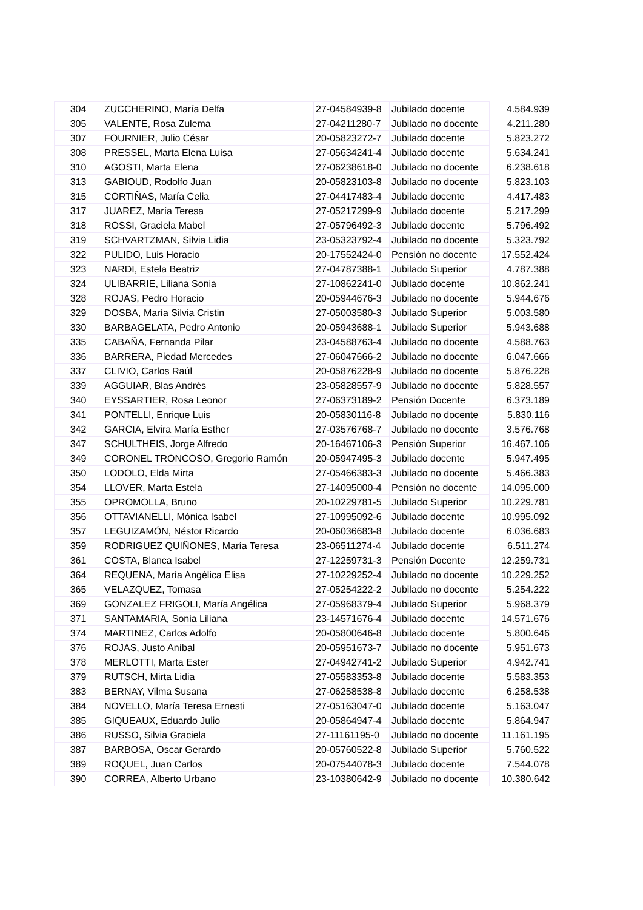| 304 | ZUCCHERINO, María Delfa | 27-04584939-8 | Jubilado docente | 4.584.939 |
| 305 | VALENTE, Rosa Zulema | 27-04211280-7 | Jubilado no docente | 4.211.280 |
| 307 | FOURNIER, Julio César | 20-05823272-7 | Jubilado docente | 5.823.272 |
| 308 | PRESSEL, Marta Elena Luisa | 27-05634241-4 | Jubilado docente | 5.634.241 |
| 310 | AGOSTI, Marta Elena | 27-06238618-0 | Jubilado no docente | 6.238.618 |
| 313 | GABIOUD, Rodolfo Juan | 20-05823103-8 | Jubilado no docente | 5.823.103 |
| 315 | CORTIÑAS, María Celia | 27-04417483-4 | Jubilado docente | 4.417.483 |
| 317 | JUAREZ, María Teresa | 27-05217299-9 | Jubilado docente | 5.217.299 |
| 318 | ROSSI, Graciela Mabel | 27-05796492-3 | Jubilado docente | 5.796.492 |
| 319 | SCHVARTZMAN, Silvia Lidia | 23-05323792-4 | Jubilado no docente | 5.323.792 |
| 322 | PULIDO, Luis Horacio | 20-17552424-0 | Pensión no docente | 17.552.424 |
| 323 | NARDI, Estela Beatriz | 27-04787388-1 | Jubilado Superior | 4.787.388 |
| 324 | ULIBARRIE, Liliana Sonia | 27-10862241-0 | Jubilado docente | 10.862.241 |
| 328 | ROJAS, Pedro Horacio | 20-05944676-3 | Jubilado no docente | 5.944.676 |
| 329 | DOSBA, María Silvia Cristin | 27-05003580-3 | Jubilado Superior | 5.003.580 |
| 330 | BARBAGELATA, Pedro Antonio | 20-05943688-1 | Jubilado Superior | 5.943.688 |
| 335 | CABAÑA, Fernanda Pilar | 23-04588763-4 | Jubilado no docente | 4.588.763 |
| 336 | BARRERA, Piedad Mercedes | 27-06047666-2 | Jubilado no docente | 6.047.666 |
| 337 | CLIVIO, Carlos Raúl | 20-05876228-9 | Jubilado no docente | 5.876.228 |
| 339 | AGGUIAR, Blas Andrés | 23-05828557-9 | Jubilado no docente | 5.828.557 |
| 340 | EYSSARTIER, Rosa Leonor | 27-06373189-2 | Pensión Docente | 6.373.189 |
| 341 | PONTELLI, Enrique Luis | 20-05830116-8 | Jubilado no docente | 5.830.116 |
| 342 | GARCIA, Elvira María Esther | 27-03576768-7 | Jubilado no docente | 3.576.768 |
| 347 | SCHULTHEIS, Jorge Alfredo | 20-16467106-3 | Pensión Superior | 16.467.106 |
| 349 | CORONEL TRONCOSO, Gregorio Ramón | 20-05947495-3 | Jubilado docente | 5.947.495 |
| 350 | LODOLO, Elda Mirta | 27-05466383-3 | Jubilado no docente | 5.466.383 |
| 354 | LLOVER, Marta Estela | 27-14095000-4 | Pensión no docente | 14.095.000 |
| 355 | OPROMOLLA, Bruno | 20-10229781-5 | Jubilado Superior | 10.229.781 |
| 356 | OTTAVIANELLI, Mónica Isabel | 27-10995092-6 | Jubilado docente | 10.995.092 |
| 357 | LEGUIZAMÓN, Néstor Ricardo | 20-06036683-8 | Jubilado docente | 6.036.683 |
| 359 | RODRIGUEZ QUIÑONES, María Teresa | 23-06511274-4 | Jubilado docente | 6.511.274 |
| 361 | COSTA, Blanca Isabel | 27-12259731-3 | Pensión Docente | 12.259.731 |
| 364 | REQUENA, María Angélica Elisa | 27-10229252-4 | Jubilado no docente | 10.229.252 |
| 365 | VELAZQUEZ, Tomasa | 27-05254222-2 | Jubilado no docente | 5.254.222 |
| 369 | GONZALEZ FRIGOLI, María Angélica | 27-05968379-4 | Jubilado Superior | 5.968.379 |
| 371 | SANTAMARIA, Sonia Liliana | 23-14571676-4 | Jubilado docente | 14.571.676 |
| 374 | MARTINEZ, Carlos Adolfo | 20-05800646-8 | Jubilado docente | 5.800.646 |
| 376 | ROJAS, Justo Aníbal | 20-05951673-7 | Jubilado no docente | 5.951.673 |
| 378 | MERLOTTI, Marta Ester | 27-04942741-2 | Jubilado Superior | 4.942.741 |
| 379 | RUTSCH, Mirta Lidia | 27-05583353-8 | Jubilado docente | 5.583.353 |
| 383 | BERNAY, Vilma Susana | 27-06258538-8 | Jubilado docente | 6.258.538 |
| 384 | NOVELLO, María Teresa Ernesti | 27-05163047-0 | Jubilado docente | 5.163.047 |
| 385 | GIQUEAUX, Eduardo Julio | 20-05864947-4 | Jubilado docente | 5.864.947 |
| 386 | RUSSO, Silvia Graciela | 27-11161195-0 | Jubilado no docente | 11.161.195 |
| 387 | BARBOSA, Oscar Gerardo | 20-05760522-8 | Jubilado Superior | 5.760.522 |
| 389 | ROQUEL, Juan Carlos | 20-07544078-3 | Jubilado docente | 7.544.078 |
| 390 | CORREA, Alberto Urbano | 23-10380642-9 | Jubilado no docente | 10.380.642 |